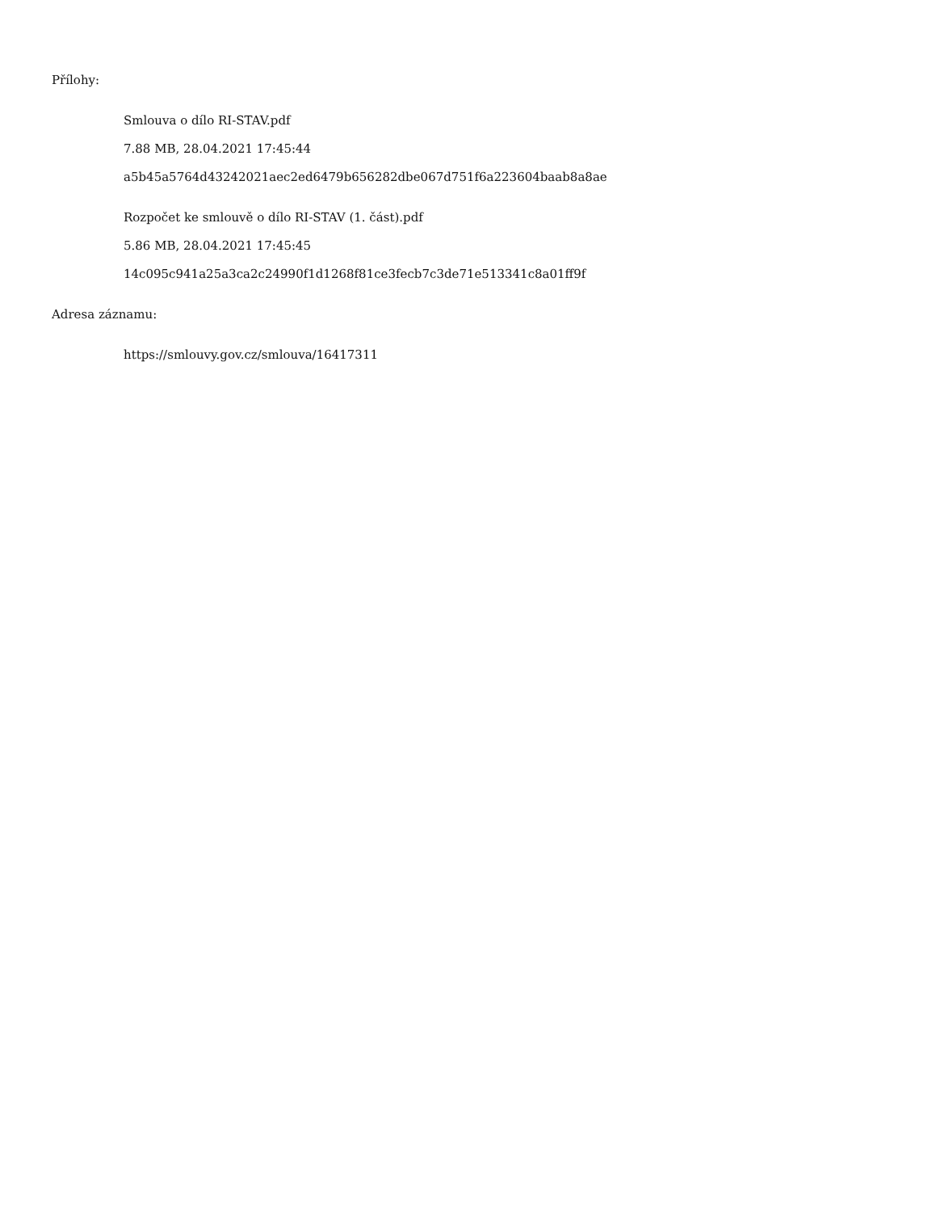Přílohy:
Smlouva o dílo RI-STAV.pdf
7.88 MB, 28.04.2021 17:45:44
a5b45a5764d43242021aec2ed6479b656282dbe067d751f6a223604baab8a8ae
Rozpočet ke smlouvě o dílo RI-STAV (1. část).pdf
5.86 MB, 28.04.2021 17:45:45
14c095c941a25a3ca2c24990f1d1268f81ce3fecb7c3de71e513341c8a01ff9f
Adresa záznamu:
https://smlouvy.gov.cz/smlouva/16417311